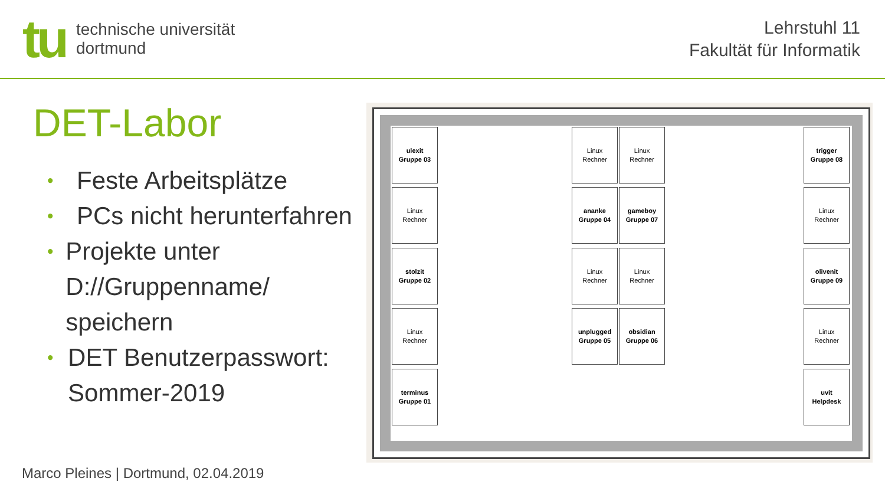tu
technische universität
dortmund
Lehrstuhl 11
Fakultät für Informatik
DET-Labor
• Feste Arbeitsplätze
• PCs nicht herunterfahren
• Projekte unter D://Gruppenname/ speichern
• DET Benutzerpasswort: Sommer-2019
ulexit
Gruppe 03
Linux
Rechner
stolzit
Gruppe 02
Linux
Rechner
terminus
Gruppe 01
Linux
Rechner
Linux
Rechner
ananke
Gruppe 04
gameboy
Gruppe 07
Linux
Rechner
Linux
Rechner
unplugged
Gruppe 05
obsidian
Gruppe 06
trigger
Gruppe 08
Linux
Rechner
olivenit
Gruppe 09
Linux
Rechner
uvit
Helpdesk
Marco Pleines | Dortmund, 02.04.2019